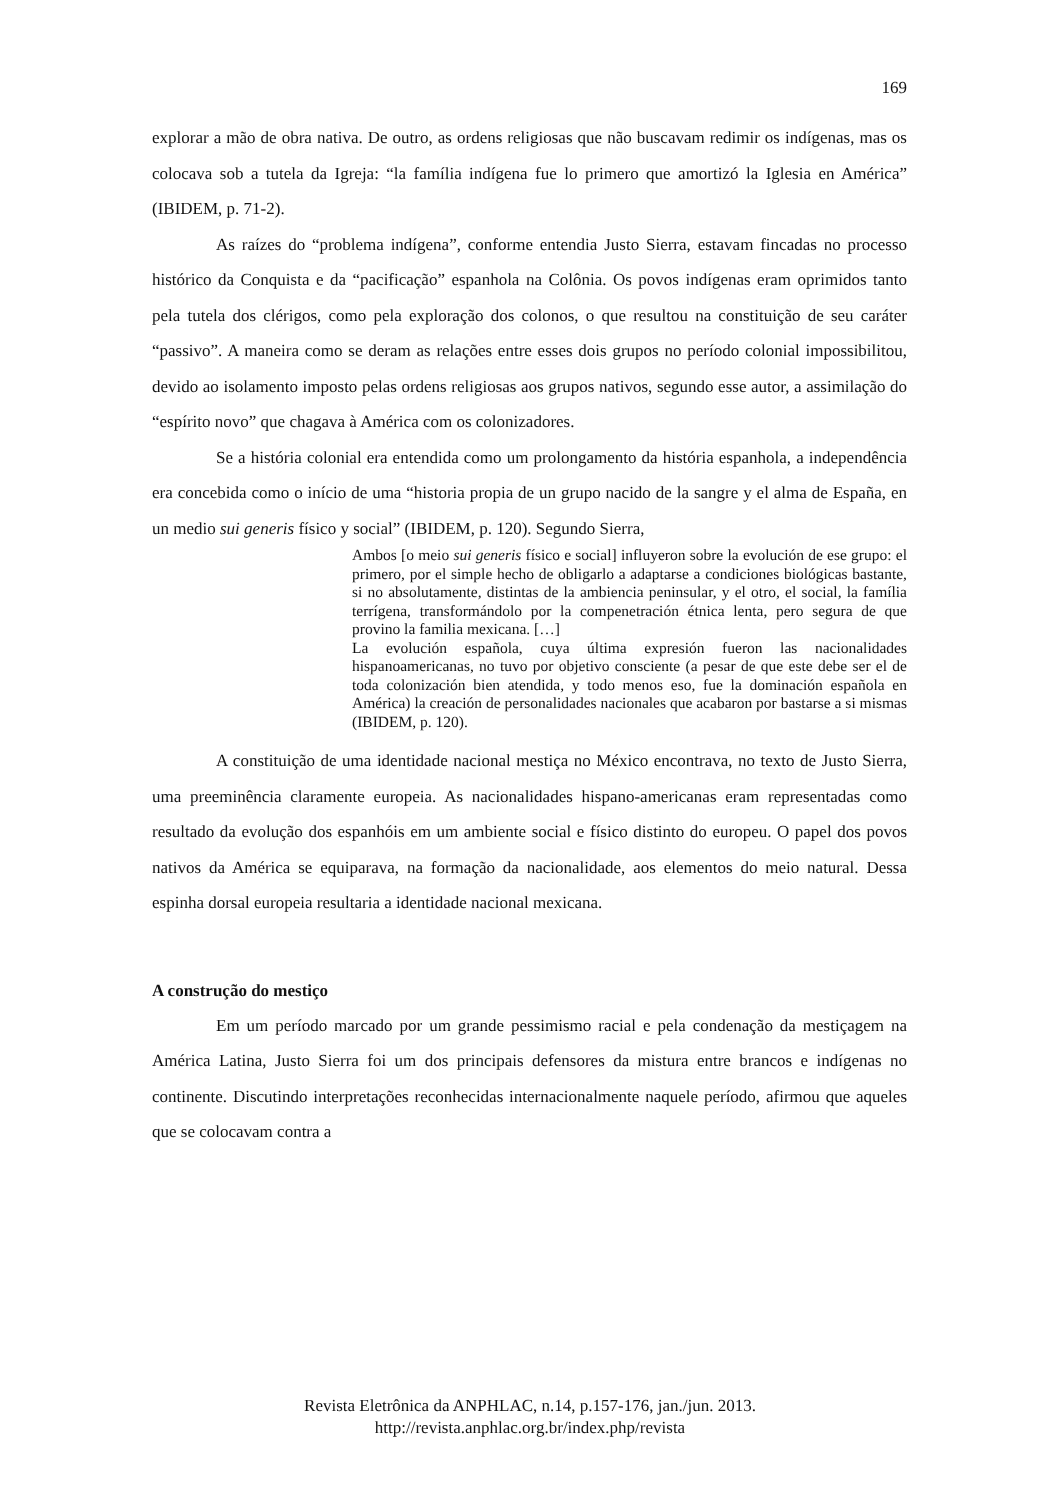169
explorar a mão de obra nativa. De outro, as ordens religiosas que não buscavam redimir os indígenas, mas os colocava sob a tutela da Igreja: “la família indígena fue lo primero que amortizó la Iglesia en América” (IBIDEM, p. 71-2).
As raízes do “problema indígena”, conforme entendia Justo Sierra, estavam fincadas no processo histórico da Conquista e da “pacificação” espanhola na Colônia. Os povos indígenas eram oprimidos tanto pela tutela dos clérigos, como pela exploração dos colonos, o que resultou na constituição de seu caráter “passivo”. A maneira como se deram as relações entre esses dois grupos no período colonial impossibilitou, devido ao isolamento imposto pelas ordens religiosas aos grupos nativos, segundo esse autor, a assimilação do “espírito novo” que chagava à América com os colonizadores.
Se a história colonial era entendida como um prolongamento da história espanhola, a independência era concebida como o início de uma “historia propia de un grupo nacido de la sangre y el alma de España, en un medio sui generis físico y social” (IBIDEM, p. 120). Segundo Sierra,
Ambos [o meio sui generis físico e social] influyeron sobre la evolución de ese grupo: el primero, por el simple hecho de obligarlo a adaptarse a condiciones biológicas bastante, si no absolutamente, distintas de la ambiencia peninsular, y el otro, el social, la família terrígena, transformándolo por la compenetración étnica lenta, pero segura de que provino la familia mexicana. […]
La evolución española, cuya última expresión fueron las nacionalidades hispanoamericanas, no tuvo por objetivo consciente (a pesar de que este debe ser el de toda colonización bien atendida, y todo menos eso, fue la dominación española en América) la creación de personalidades nacionales que acabaron por bastarse a si mismas (IBIDEM, p. 120).
A constituição de uma identidade nacional mestiça no México encontrava, no texto de Justo Sierra, uma preeminência claramente europeia. As nacionalidades hispano-americanas eram representadas como resultado da evolução dos espanhóis em um ambiente social e físico distinto do europeu. O papel dos povos nativos da América se equiparava, na formação da nacionalidade, aos elementos do meio natural. Dessa espinha dorsal europeia resultaria a identidade nacional mexicana.
A construção do mestiço
Em um período marcado por um grande pessimismo racial e pela condenação da mestiçagem na América Latina, Justo Sierra foi um dos principais defensores da mistura entre brancos e indígenas no continente. Discutindo interpretações reconhecidas internacionalmente naquele período, afirmou que aqueles que se colocavam contra a
Revista Eletrônica da ANPHLAC, n.14, p.157-176, jan./jun. 2013.
http://revista.anphlac.org.br/index.php/revista